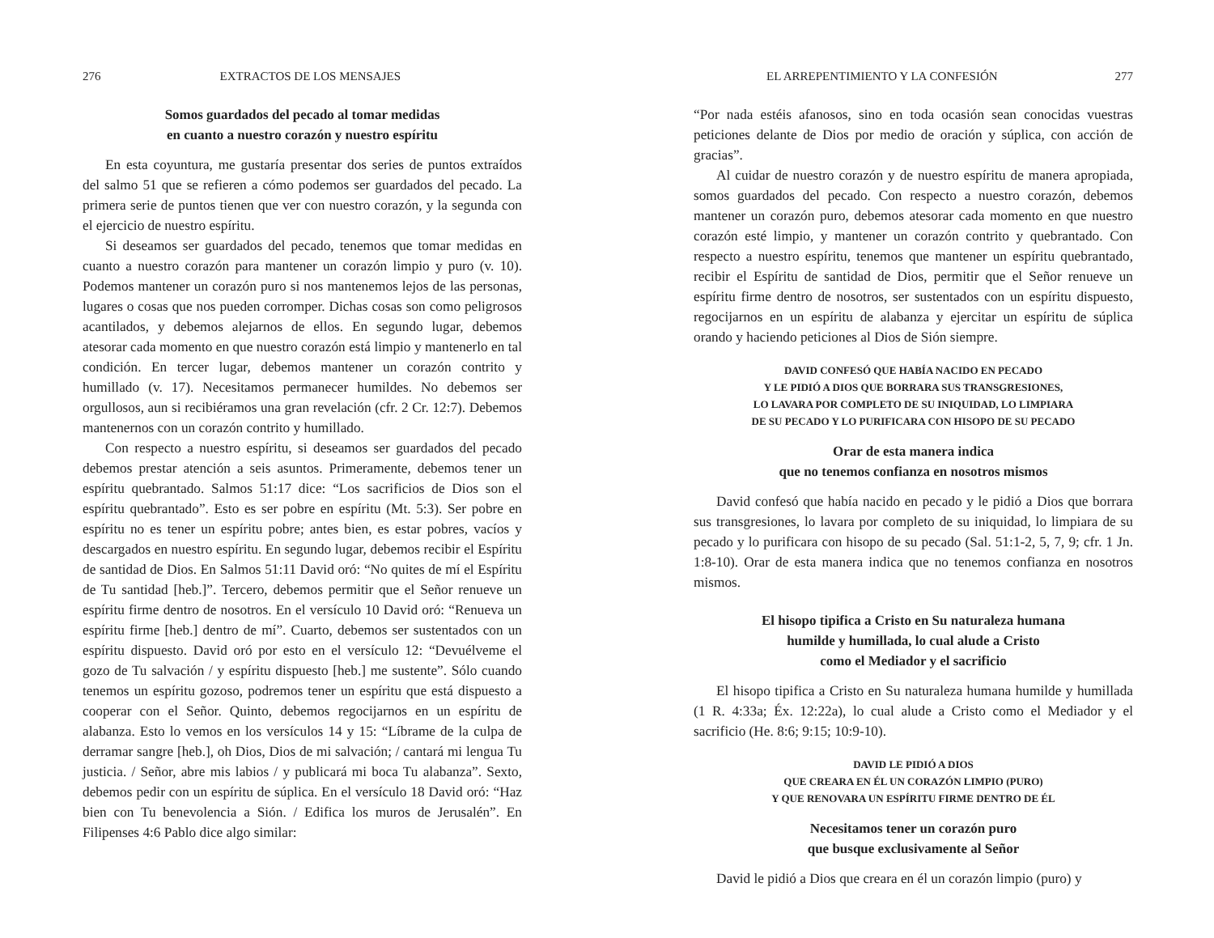276 EXTRACTOS DE LOS MENSAJES
Somos guardados del pecado al tomar medidas
en cuanto a nuestro corazón y nuestro espíritu
En esta coyuntura, me gustaría presentar dos series de puntos extraídos del salmo 51 que se refieren a cómo podemos ser guardados del pecado. La primera serie de puntos tienen que ver con nuestro corazón, y la segunda con el ejercicio de nuestro espíritu.
Si deseamos ser guardados del pecado, tenemos que tomar medidas en cuanto a nuestro corazón para mantener un corazón limpio y puro (v. 10). Podemos mantener un corazón puro si nos mantenemos lejos de las personas, lugares o cosas que nos pueden corromper. Dichas cosas son como peligrosos acantilados, y debemos alejarnos de ellos. En segundo lugar, debemos atesorar cada momento en que nuestro corazón está limpio y mantenerlo en tal condición. En tercer lugar, debemos mantener un corazón contrito y humillado (v. 17). Necesitamos permanecer humildes. No debemos ser orgullosos, aun si recibiéramos una gran revelación (cfr. 2 Cr. 12:7). Debemos mantenernos con un corazón contrito y humillado.
Con respecto a nuestro espíritu, si deseamos ser guardados del pecado debemos prestar atención a seis asuntos. Primeramente, debemos tener un espíritu quebrantado. Salmos 51:17 dice: “Los sacrificios de Dios son el espíritu quebrantado”. Esto es ser pobre en espíritu (Mt. 5:3). Ser pobre en espíritu no es tener un espíritu pobre; antes bien, es estar pobres, vacíos y descargados en nuestro espíritu. En segundo lugar, debemos recibir el Espíritu de santidad de Dios. En Salmos 51:11 David oró: “No quites de mí el Espíritu de Tu santidad [heb.]”. Tercero, debemos permitir que el Señor renueve un espíritu firme dentro de nosotros. En el versículo 10 David oró: “Renueva un espíritu firme [heb.] dentro de mí”. Cuarto, debemos ser sustentados con un espíritu dispuesto. David oró por esto en el versículo 12: “Devuélveme el gozo de Tu salvación / y espíritu dispuesto [heb.] me sustente”. Sólo cuando tenemos un espíritu gozoso, podremos tener un espíritu que está dispuesto a cooperar con el Señor. Quinto, debemos regocijarnos en un espíritu de alabanza. Esto lo vemos en los versículos 14 y 15: “Líbrame de la culpa de derramar sangre [heb.], oh Dios, Dios de mi salvación; / cantará mi lengua Tu justicia. / Señor, abre mis labios / y publicará mi boca Tu alabanza”. Sexto, debemos pedir con un espíritu de súplica. En el versículo 18 David oró: “Haz bien con Tu benevolencia a Sión. / Edifica los muros de Jerusalén”. En Filipenses 4:6 Pablo dice algo similar:
EL ARREPENTIMIENTO Y LA CONFESIÓN 277
“Por nada estéis afanosos, sino en toda ocasión sean conocidas vuestras peticiones delante de Dios por medio de oración y súplica, con acción de gracias”.
Al cuidar de nuestro corazón y de nuestro espíritu de manera apropiada, somos guardados del pecado. Con respecto a nuestro corazón, debemos mantener un corazón puro, debemos atesorar cada momento en que nuestro corazón esté limpio, y mantener un corazón contrito y quebrantado. Con respecto a nuestro espíritu, tenemos que mantener un espíritu quebrantado, recibir el Espíritu de santidad de Dios, permitir que el Señor renueve un espíritu firme dentro de nosotros, ser sustentados con un espíritu dispuesto, regocijarnos en un espíritu de alabanza y ejercitar un espíritu de súplica orando y haciendo peticiones al Dios de Sión siempre.
DAVID CONFESÓ QUE HABÍA NACIDO EN PECADO
Y LE PIDIÓ A DIOS QUE BORRARA SUS TRANSGRESIONES,
LO LAVARA POR COMPLETO DE SU INIQUIDAD, LO LIMPIARA
DE SU PECADO Y LO PURIFICARA CON HISOPO DE SU PECADO
Orar de esta manera indica
que no tenemos confianza en nosotros mismos
David confesó que había nacido en pecado y le pidió a Dios que borrara sus transgresiones, lo lavara por completo de su iniquidad, lo limpiara de su pecado y lo purificara con hisopo de su pecado (Sal. 51:1-2, 5, 7, 9; cfr. 1 Jn. 1:8-10). Orar de esta manera indica que no tenemos confianza en nosotros mismos.
El hisopo tipifica a Cristo en Su naturaleza humana
humilde y humillada, lo cual alude a Cristo
como el Mediador y el sacrificio
El hisopo tipifica a Cristo en Su naturaleza humana humilde y humillada (1 R. 4:33a; Éx. 12:22a), lo cual alude a Cristo como el Mediador y el sacrificio (He. 8:6; 9:15; 10:9-10).
DAVID LE PIDIÓ A DIOS
QUE CREARA EN ÉL UN CORAZÓN LIMPIO (PURO)
Y QUE RENOVARA UN ESPÍRITU FIRME DENTRO DE ÉL
Necesitamos tener un corazón puro
que busque exclusivamente al Señor
David le pidió a Dios que creara en él un corazón limpio (puro) y